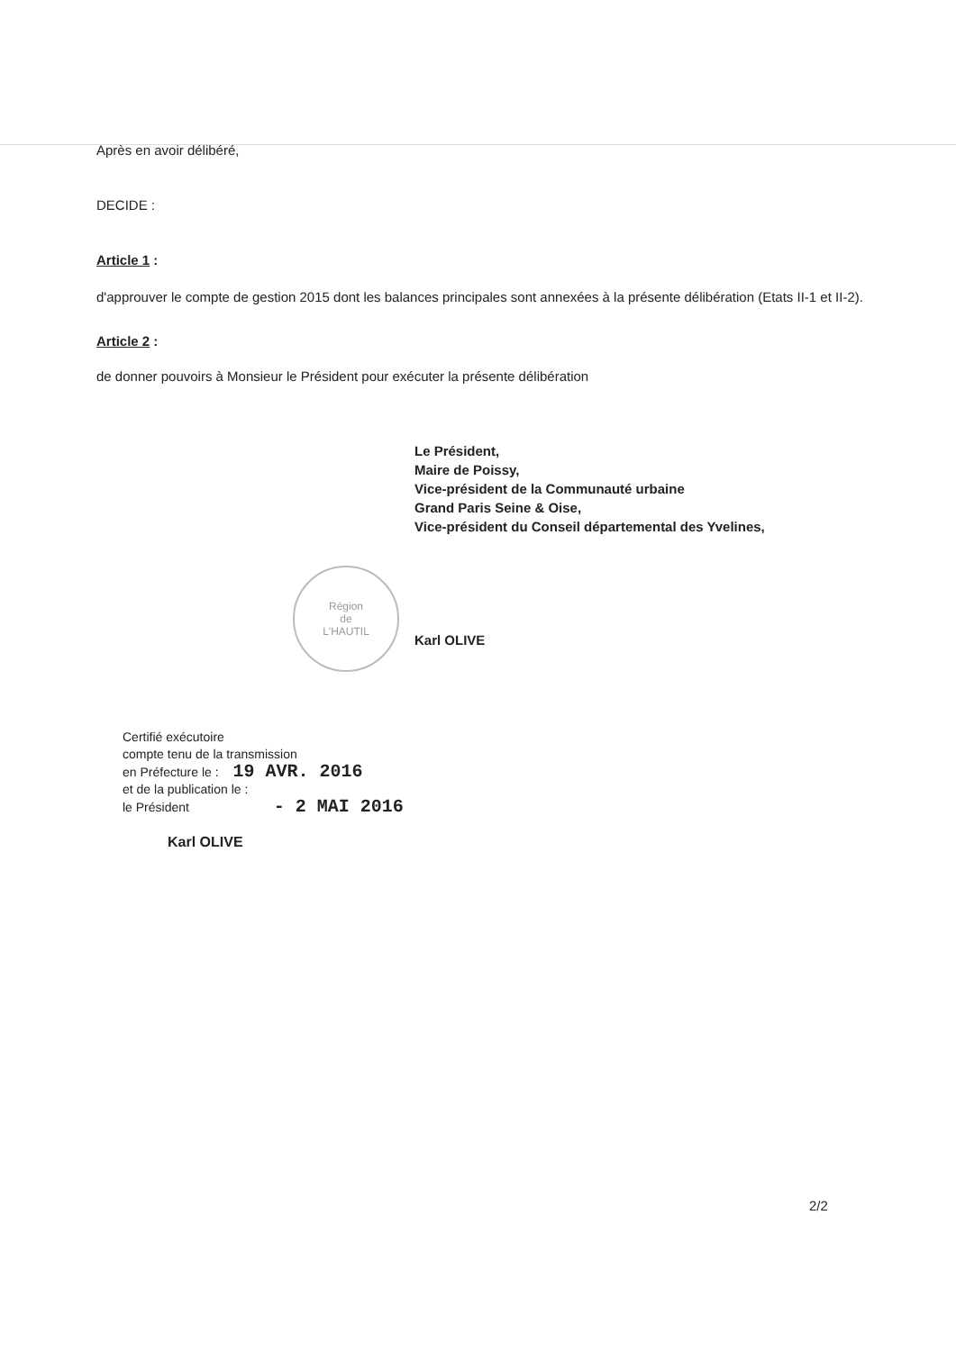Après en avoir délibéré,
DECIDE :
Article 1 :
d'approuver le compte de gestion 2015 dont les balances principales sont annexées à la présente délibération (Etats II-1 et II-2).
Article 2 :
de donner pouvoirs à Monsieur le Président pour exécuter la présente délibération
Le Président,
Maire de Poissy,
Vice-président de la Communauté urbaine
Grand Paris Seine & Oise,
Vice-président du Conseil départemental des Yvelines,
Karl OLIVE
Certifié exécutoire
compte tenu de la transmission
en Préfecture le : 19 AVR. 2016
et de la publication le :
le Président - 2 MAI 2016
Karl OLIVE
Région
de
L'HAUTIL
2/2